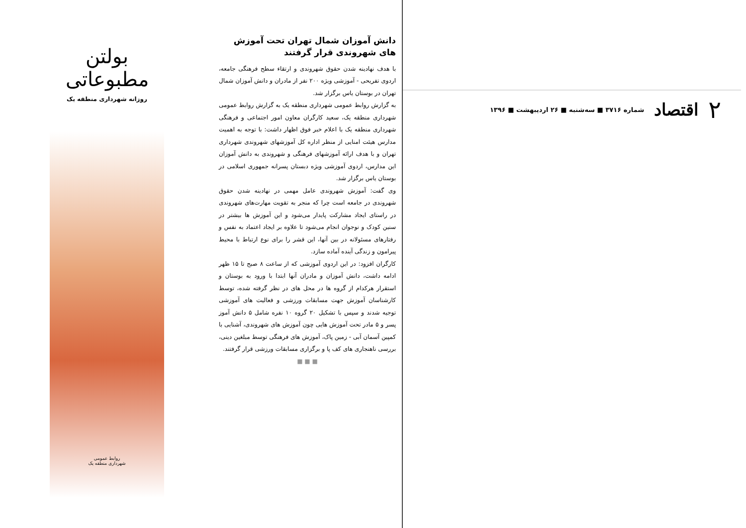۲ اقتصاد شماره ۳۷۱۶ ■ سه‌شنبه ■ ۲۶ اردیبهشت ■ ۱۳۹۶
دانش آموزان شمال تهران تحت آموزش های شهروندی قرار گرفتند
با هدف نهادینه شدن حقوق شهروندی و ارتقاء سطح فرهنگی جامعه، اردوی تفریحی - آموزشی ویژه ۲۰۰ نفر از مادران و دانش آموزان شمال تهران در بوستان یاس برگزار شد.
به گزارش روابط عمومی شهرداری منطقه یک به گزارش روابط عمومی شهرداری منطقه یک، سعید کارگران معاون امور اجتماعی و فرهنگی شهرداری منطقه یک با اعلام خبر فوق اظهار داشت: با توجه به اهمیت مدارس هیئت امنایی از منظر اداره کل آموزشهای شهروندی شهرداری تهران و با هدف ارائه آموزشهای فرهنگی و شهروندی به دانش آموزان این مدارس، اردوی آموزشی ویژه دبستان پسرانه جمهوری اسلامی در بوستان یاس برگزار شد.
وی گفت: آموزش شهروندی عامل مهمی در نهادینه شدن حقوق شهروندی در جامعه است چرا که منجر به تقویت مهارت‌های شهروندی در راستای ایجاد مشارکت پایدار می‌شود و این آموزش ها بیشتر در سنین کودک و نوجوان انجام می‌شود تا علاوه بر ایجاد اعتماد به نفس و رفتارهای مسئولانه در بین آنها، این قشر را برای نوع ارتباط با محیط پیرامون و زندگی آینده آماده سازد.
کارگران افزود: در این اردوی آموزشی که از ساعت ۸ صبح تا ۱۵ ظهر ادامه داشت، دانش آموزان و مادران آنها ابتدا با ورود به بوستان و استقرار هرکدام از گروه ها در محل های در نظر گرفته شده، توسط کارشناسان آموزش جهت مسابقات ورزشی و فعالیت های آموزشی توجیه شدند و سپس با تشکیل ۲۰ گروه ۱۰ نفره شامل ۵ دانش آموز پسر و ۵ مادر تحت آموزش هایی چون آموزش های شهروندی، آشنایی با کمپین آسمان آبی - زمین پاک، آموزش های فرهنگی توسط مبلغین دینی، بررسی ناهنجاری های کف پا و برگزاری مسابقات ورزشی قرار گرفتند.
■ ■ ■
بولتن مطبوعاتی
روزانه شهرداری منطقه یک
روابط عمومی
شهرداری منطقه یک